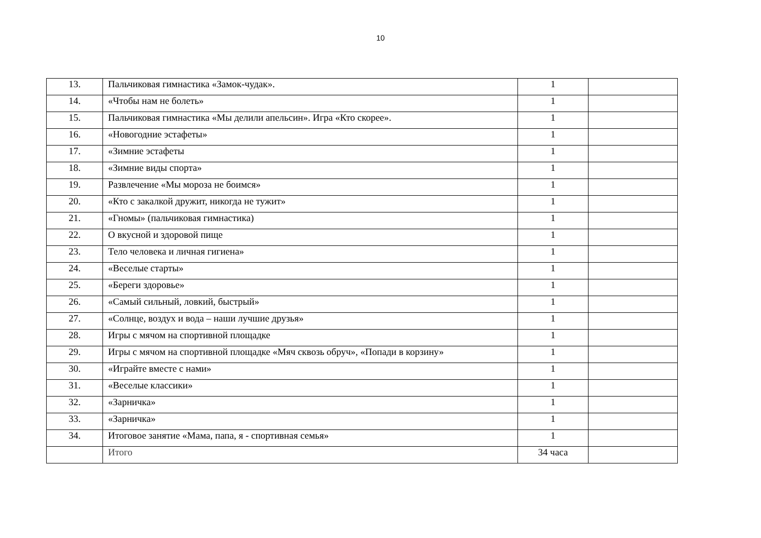10
| 13. | Пальчиковая гимнастика «Замок-чудак». | 1 | |
| 14. | «Чтобы нам не болеть» | 1 | |
| 15. | Пальчиковая гимнастика «Мы делили апельсин». Игра «Кто скорее». | 1 | |
| 16. | «Новогодние эстафеты» | 1 | |
| 17. | «Зимние эстафеты | 1 | |
| 18. | «Зимние виды спорта» | 1 | |
| 19. | Развлечение «Мы мороза не боимся» | 1 | |
| 20. | «Кто с закалкой дружит, никогда не тужит» | 1 | |
| 21. | «Гномы» (пальчиковая гимнастика) | 1 | |
| 22. | О вкусной и здоровой пище | 1 | |
| 23. | Тело человека и личная гигиена» | 1 | |
| 24. | «Веселые старты» | 1 | |
| 25. | «Береги здоровье» | 1 | |
| 26. | «Самый сильный, ловкий, быстрый» | 1 | |
| 27. | «Солнце, воздух и вода – наши лучшие друзья» | 1 | |
| 28. | Игры с мячом на спортивной площадке | 1 | |
| 29. | Игры с мячом на спортивной площадке «Мяч сквозь обруч», «Попади в корзину» | 1 | |
| 30. | «Играйте вместе с нами» | 1 | |
| 31. | «Веселые классики» | 1 | |
| 32. | «Зарничка» | 1 | |
| 33. | «Зарничка» | 1 | |
| 34. | Итоговое занятие «Мама, папа, я - спортивная семья» | 1 | |
| | Итого | 34 часа | |